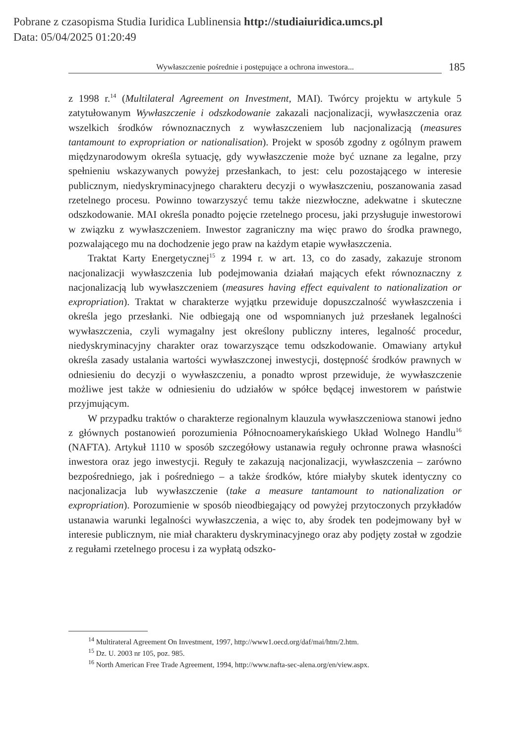Pobrane z czasopisma Studia Iuridica Lublinensia http://studiaiuridica.umcs.pl
Data: 05/04/2025 01:20:49
Wywłaszczenie pośrednie i postępujące a ochrona inwestora...
185
z 1998 r.<sup>14</sup> (Multilateral Agreement on Investment, MAI). Twórcy projektu w artykule 5 zatytułowanym Wywłaszczenie i odszkodowanie zakazali nacjonalizacji, wywłaszczenia oraz wszelkich środków równoznacznych z wywłaszczeniem lub nacjonalizacją (measures tantamount to expropriation or nationalisation). Projekt w sposób zgodny z ogólnym prawem międzynarodowym określa sytuację, gdy wywłaszczenie może być uznane za legalne, przy spełnieniu wskazywanych powyżej przesłankach, to jest: celu pozostającego w interesie publicznym, niedyskryminacyjnego charakteru decyzji o wywłaszczeniu, poszanowania zasad rzetelnego procesu. Powinno towarzyszyć temu także niezwłoczne, adekwatne i skuteczne odszkodowanie. MAI określa ponadto pojęcie rzetelnego procesu, jaki przysługuje inwestorowi w związku z wywłaszczeniem. Inwestor zagraniczny ma więc prawo do środka prawnego, pozwalającego mu na dochodzenie jego praw na każdym etapie wywłaszczenia.
Traktat Karty Energetycznej<sup>15</sup> z 1994 r. w art. 13, co do zasady, zakazuje stronom nacjonalizacji wywłaszczenia lub podejmowania działań mających efekt równoznaczny z nacjonalizacją lub wywłaszczeniem (measures having effect equivalent to nationalization or expropriation). Traktat w charakterze wyjątku przewiduje dopuszczalność wywłaszczenia i określa jego przesłanki. Nie odbiegają one od wspomnianych już przesłanek legalności wywłaszczenia, czyli wymagalny jest określony publiczny interes, legalność procedur, niedyskryminacyjny charakter oraz towarzyszące temu odszkodowanie. Omawiany artykuł określa zasady ustalania wartości wywłaszczonej inwestycji, dostępność środków prawnych w odniesieniu do decyzji o wywłaszczeniu, a ponadto wprost przewiduje, że wywłaszczenie możliwe jest także w odniesieniu do udziałów w spółce będącej inwestorem w państwie przyjmującym.
W przypadku traktów o charakterze regionalnym klauzula wywłaszczeniowa stanowi jedno z głównych postanowień porozumienia Północnoamerykańskiego Układ Wolnego Handlu<sup>16</sup> (NAFTA). Artykuł 1110 w sposób szczegółowy ustanawia reguły ochronne prawa własności inwestora oraz jego inwestycji. Reguły te zakazują nacjonalizacji, wywłaszczenia – zarówno bezpośredniego, jak i pośredniego – a także środków, które miałyby skutek identyczny co nacjonalizacja lub wywłaszczenie (take a measure tantamount to nationalization or expropriation). Porozumienie w sposób nieodbiegający od powyżej przytoczonych przykładów ustanawia warunki legalności wywłaszczenia, a więc to, aby środek ten podejmowany był w interesie publicznym, nie miał charakteru dyskryminacyjnego oraz aby podjęty został w zgodzie z regułami rzetelnego procesu i za wypłatą odszko-
<sup>14</sup> Multirateral Agreement On Investment, 1997, http://www1.oecd.org/daf/mai/htm/2.htm.
<sup>15</sup> Dz. U. 2003 nr 105, poz. 985.
<sup>16</sup> North American Free Trade Agreement, 1994, http://www.nafta-sec-alena.org/en/view.aspx.